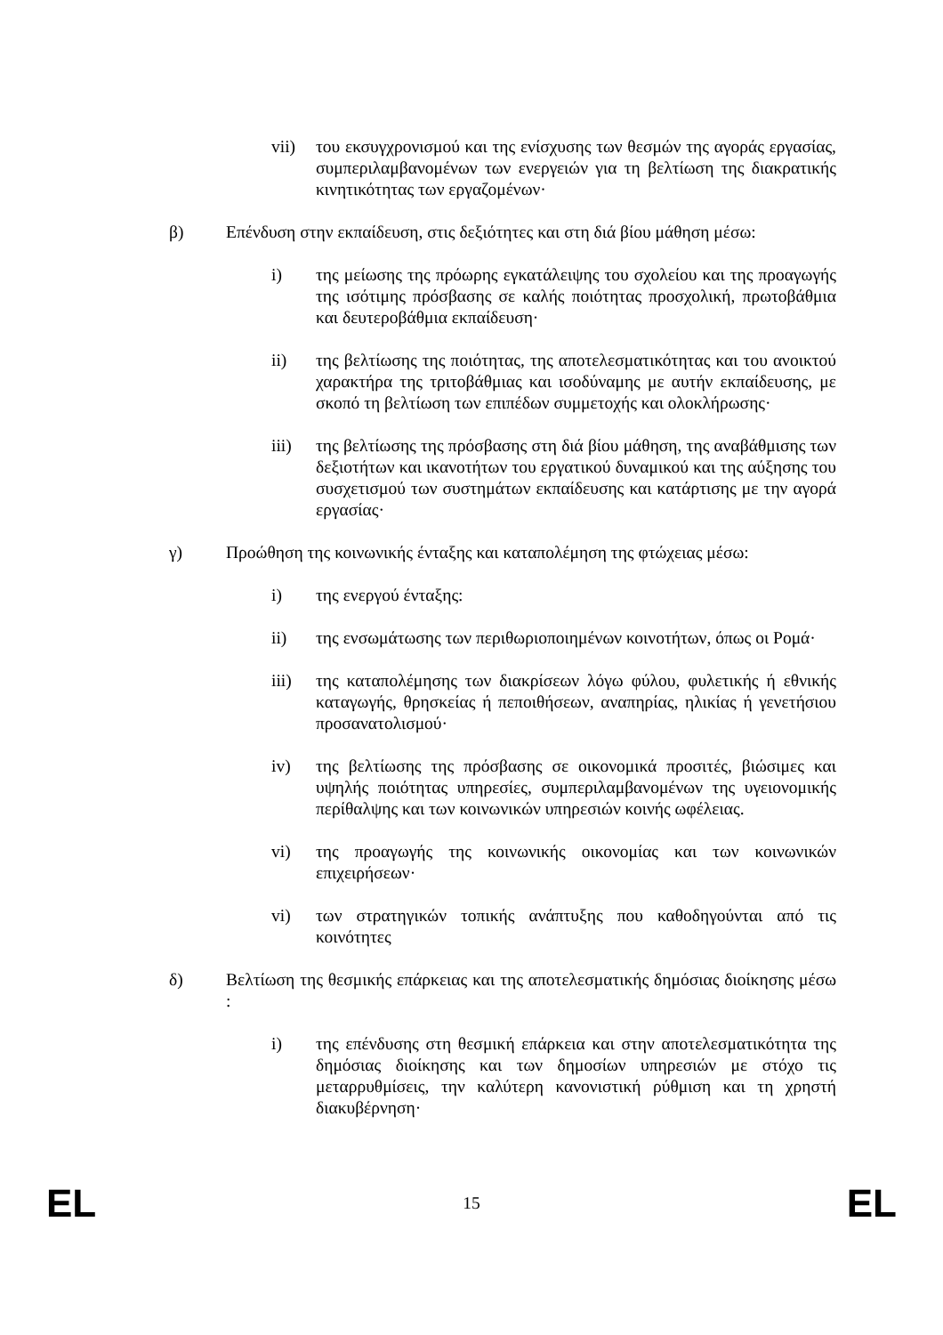vii) του εκσυγχρονισμού και της ενίσχυσης των θεσμών της αγοράς εργασίας, συμπεριλαμβανομένων των ενεργειών για τη βελτίωση της διακρατικής κινητικότητας των εργαζομένων·
β) Επένδυση στην εκπαίδευση, στις δεξιότητες και στη διά βίου μάθηση μέσω:
i) της μείωσης της πρόωρης εγκατάλειψης του σχολείου και της προαγωγής της ισότιμης πρόσβασης σε καλής ποιότητας προσχολική, πρωτοβάθμια και δευτεροβάθμια εκπαίδευση·
ii) της βελτίωσης της ποιότητας, της αποτελεσματικότητας και του ανοικτού χαρακτήρα της τριτοβάθμιας και ισοδύναμης με αυτήν εκπαίδευσης, με σκοπό τη βελτίωση των επιπέδων συμμετοχής και ολοκλήρωσης·
iii) της βελτίωσης της πρόσβασης στη διά βίου μάθηση, της αναβάθμισης των δεξιοτήτων και ικανοτήτων του εργατικού δυναμικού και της αύξησης του συσχετισμού των συστημάτων εκπαίδευσης και κατάρτισης με την αγορά εργασίας·
γ) Προώθηση της κοινωνικής ένταξης και καταπολέμηση της φτώχειας μέσω:
i) της ενεργού ένταξης:
ii) της ενσωμάτωσης των περιθωριοποιημένων κοινοτήτων, όπως οι Ρομά·
iii) της καταπολέμησης των διακρίσεων λόγω φύλου, φυλετικής ή εθνικής καταγωγής, θρησκείας ή πεποιθήσεων, αναπηρίας, ηλικίας ή γενετήσιου προσανατολισμού·
iv) της βελτίωσης της πρόσβασης σε οικονομικά προσιτές, βιώσιμες και υψηλής ποιότητας υπηρεσίες, συμπεριλαμβανομένων της υγειονομικής περίθαλψης και των κοινωνικών υπηρεσιών κοινής ωφέλειας.
vi) της προαγωγής της κοινωνικής οικονομίας και των κοινωνικών επιχειρήσεων·
vi) των στρατηγικών τοπικής ανάπτυξης που καθοδηγούνται από τις κοινότητες
δ) Βελτίωση της θεσμικής επάρκειας και της αποτελεσματικής δημόσιας διοίκησης μέσω :
i) της επένδυσης στη θεσμική επάρκεια και στην αποτελεσματικότητα της δημόσιας διοίκησης και των δημοσίων υπηρεσιών με στόχο τις μεταρρυθμίσεις, την καλύτερη κανονιστική ρύθμιση και τη χρηστή διακυβέρνηση·
EL 15 EL